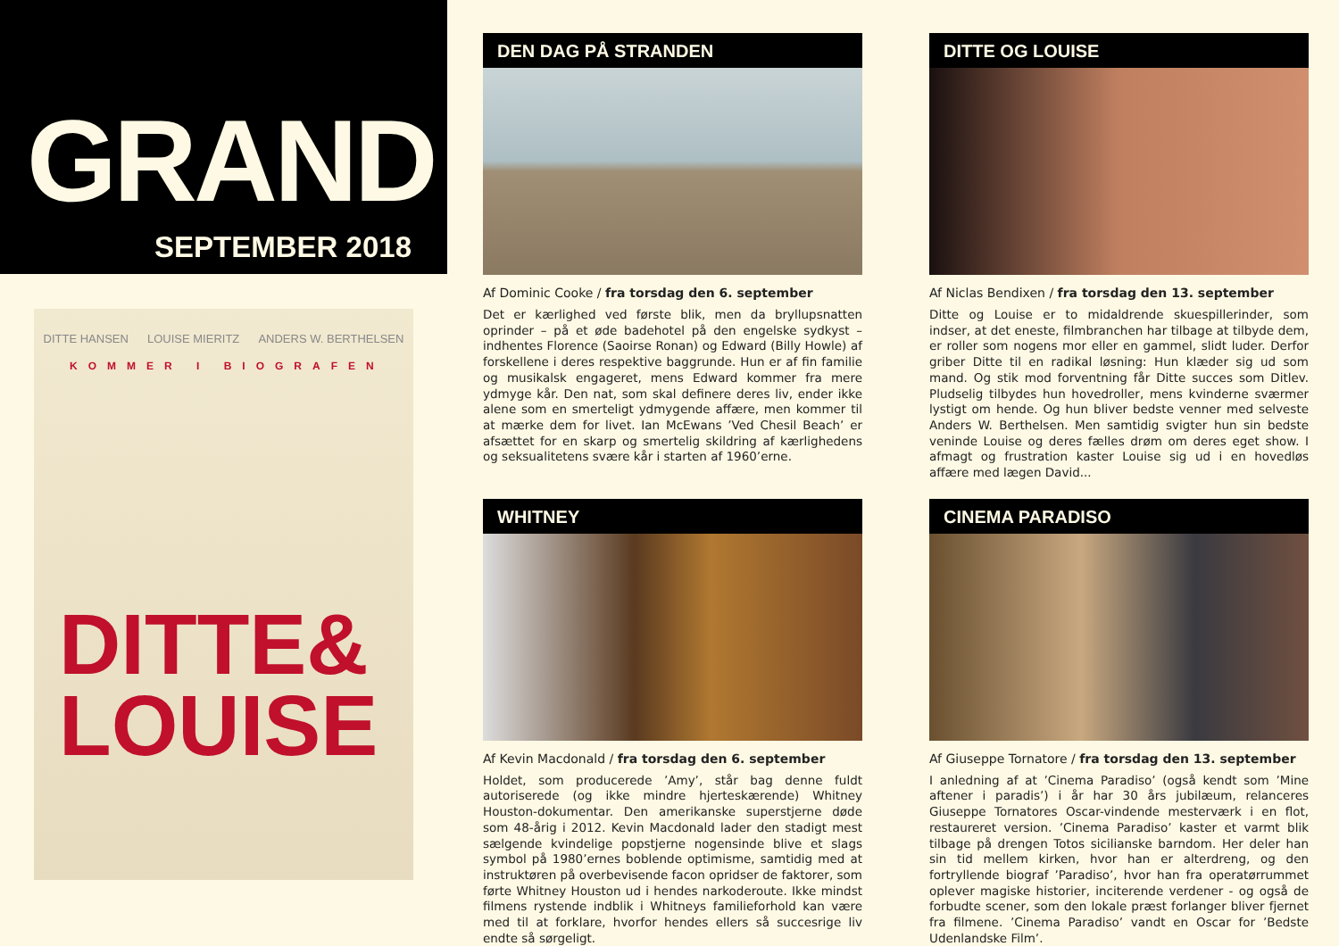GRAND
SEPTEMBER 2018
DITTE HANSEN LOUISE MIERITZ ANDERS W. BERTHELSEN
KOMMER I BIOGRAFEN
DITTE&
LOUISE
DEN DAG PÅ STRANDEN
Af Dominic Cooke / fra torsdag den 6. september
Det er kærlighed ved første blik, men da bryllupsnatten oprinder – på et øde badehotel på den engelske sydkyst – indhentes Florence (Saoirse Ronan) og Edward (Billy Howle) af forskellene i deres respektive baggrunde. Hun er af fin familie og musikalsk engageret, mens Edward kommer fra mere ydmyge kår. Den nat, som skal definere deres liv, ender ikke alene som en smerteligt ydmygende affære, men kommer til at mærke dem for livet. Ian McEwans ’Ved Chesil Beach’ er afsættet for en skarp og smertelig skildring af kærlighedens og seksualitetens svære kår i starten af 1960’erne.
DITTE OG LOUISE
Af Niclas Bendixen / fra torsdag den 13. september
Ditte og Louise er to midaldrende skuespillerinder, som indser, at det eneste, filmbranchen har tilbage at tilbyde dem, er roller som nogens mor eller en gammel, slidt luder. Derfor griber Ditte til en radikal løsning: Hun klæder sig ud som mand. Og stik mod forventning får Ditte succes som Ditlev. Pludselig tilbydes hun hovedroller, mens kvinderne sværmer lystigt om hende. Og hun bliver bedste venner med selveste Anders W. Berthelsen. Men samtidig svigter hun sin bedste veninde Louise og deres fælles drøm om deres eget show. I afmagt og frustration kaster Louise sig ud i en hovedløs affære med lægen David...
WHITNEY
Af Kevin Macdonald / fra torsdag den 6. september
Holdet, som producerede ’Amy’, står bag denne fuldt autoriserede (og ikke mindre hjerteskærende) Whitney Houston-dokumentar. Den amerikanske superstjerne døde som 48-årig i 2012. Kevin Macdonald lader den stadigt mest sælgende kvindelige popstjerne nogensinde blive et slags symbol på 1980’ernes boblende optimisme, samtidig med at instruktøren på overbevisende facon opridser de faktorer, som førte Whitney Houston ud i hendes narkoderoute. Ikke mindst filmens rystende indblik i Whitneys familieforhold kan være med til at forklare, hvorfor hendes ellers så succesrige liv endte så sørgeligt.
CINEMA PARADISO
Af Giuseppe Tornatore / fra torsdag den 13. september
I anledning af at ’Cinema Paradiso’ (også kendt som ’Mine aftener i paradis’) i år har 30 års jubilæum, relanceres Giuseppe Tornatores Oscar-vindende mesterværk i en flot, restaureret version. ’Cinema Paradiso’ kaster et varmt blik tilbage på drengen Totos sicilianske barndom. Her deler han sin tid mellem kirken, hvor han er alterdreng, og den fortryllende biograf ’Paradiso’, hvor han fra operatørrummet oplever magiske historier, inciterende verdener - og også de forbudte scener, som den lokale præst forlanger bliver fjernet fra filmene. ’Cinema Paradiso’ vandt en Oscar for ’Bedste Udenlandske Film’.